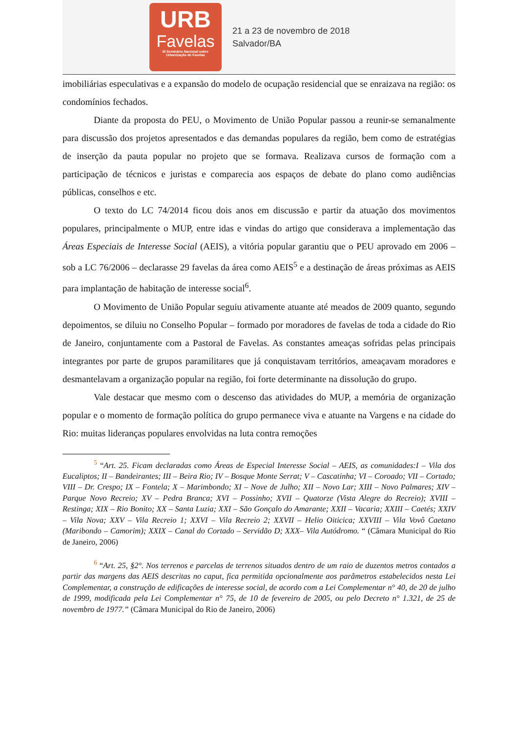URB
Favelas
III Seminário Nacional sobre
Urbanização de Favelas
21 a 23 de novembro de 2018
Salvador/BA
imobiliárias especulativas e a expansão do modelo de ocupação residencial que se enraizava na região: os condomínios fechados.
Diante da proposta do PEU, o Movimento de União Popular passou a reunir-se semanalmente para discussão dos projetos apresentados e das demandas populares da região, bem como de estratégias de inserção da pauta popular no projeto que se formava. Realizava cursos de formação com a participação de técnicos e juristas e comparecia aos espaços de debate do plano como audiências públicas, conselhos e etc.
O texto do LC 74/2014 ficou dois anos em discussão e partir da atuação dos movimentos populares, principalmente o MUP, entre idas e vindas do artigo que considerava a implementação das Áreas Especiais de Interesse Social (AEIS), a vitória popular garantiu que o PEU aprovado em 2006 – sob a LC 76/2006 – declarasse 29 favelas da área como AEIS<sup>5</sup> e a destinação de áreas próximas as AEIS para implantação de habitação de interesse social<sup>6</sup>.
O Movimento de União Popular seguiu ativamente atuante até meados de 2009 quanto, segundo depoimentos, se diluiu no Conselho Popular – formado por moradores de favelas de toda a cidade do Rio de Janeiro, conjuntamente com a Pastoral de Favelas. As constantes ameaças sofridas pelas principais integrantes por parte de grupos paramilitares que já conquistavam territórios, ameaçavam moradores e desmantelavam a organização popular na região, foi forte determinante na dissolução do grupo.
Vale destacar que mesmo com o descenso das atividades do MUP, a memória de organização popular e o momento de formação política do grupo permanece viva e atuante na Vargens e na cidade do Rio: muitas lideranças populares envolvidas na luta contra remoções
<sup>5</sup> “Art. 25. Ficam declaradas como Áreas de Especial Interesse Social – AEIS, as comunidades:I – Vila dos Eucaliptos; II – Bandeirantes; III – Beira Rio; IV – Bosque Monte Serrat; V – Cascatinha; VI – Coroado; VII – Cortado; VIII – Dr. Crespo; IX – Fontela; X – Marimbondo; XI – Nove de Julho; XII – Novo Lar; XIII – Novo Palmares; XIV – Parque Novo Recreio; XV – Pedra Branca; XVI – Possinho; XVII – Quatorze (Vista Alegre do Recreio); XVIII – Restinga; XIX – Rio Bonito; XX – Santa Luzia; XXI – São Gonçalo do Amarante; XXII – Vacaria; XXIII – Caetés; XXIV – Vila Nova; XXV – Vila Recreio 1; XXVI – Vila Recreio 2; XXVII – Helio Oiticica; XXVIII – Vila Vovô Caetano (Maribondo – Camorim); XXIX – Canal do Cortado – Servidão D; XXX– Vila Autódromo. “ (Câmara Municipal do Rio de Janeiro, 2006)
<sup>6</sup> “Art. 25, §2°. Nos terrenos e parcelas de terrenos situados dentro de um raio de duzentos metros contados a partir das margens das AEIS descritas no caput, fica permitida opcionalmente aos parâmetros estabelecidos nesta Lei Complementar, a construção de edificações de interesse social, de acordo com a Lei Complementar n° 40, de 20 de julho de 1999, modificada pela Lei Complementar n° 75, de 10 de fevereiro de 2005, ou pelo Decreto n° 1.321, de 25 de novembro de 1977.” (Câmara Municipal do Rio de Janeiro, 2006)